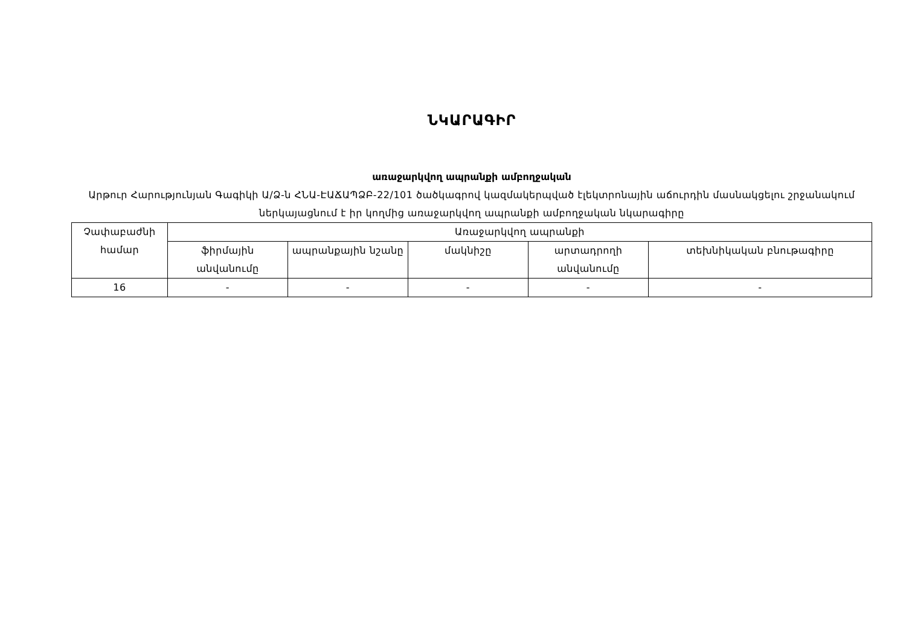ՆԿԱՐԱԳԻՐ
առաջարկվող ապրանքի ամբողջական
Արթուր Հարությունյան Գագիկի Ա/Ձ-ն ՀՆԱ-ԷԱՃԱՊՁԲ-22/101 ծածկագրով կազմակերպված էլեկտրոնային աճուրդին մասնակցելու շրջանակում ներկայացնում է իր կողմից առաջարկվող ապրանքի ամբողջական նկարագիրը
| Չափաբաժնի համար | Առաջարկվող ապրանքի | | | | |
| --- | --- | --- | --- | --- | --- |
| | ֆիրմային անվանումը | ապրանքային նշանը | մակնիշը | արտադրողի անվանումը | տեխնիկական բնութագիրը |
| 16 | - | - | - | - | - |